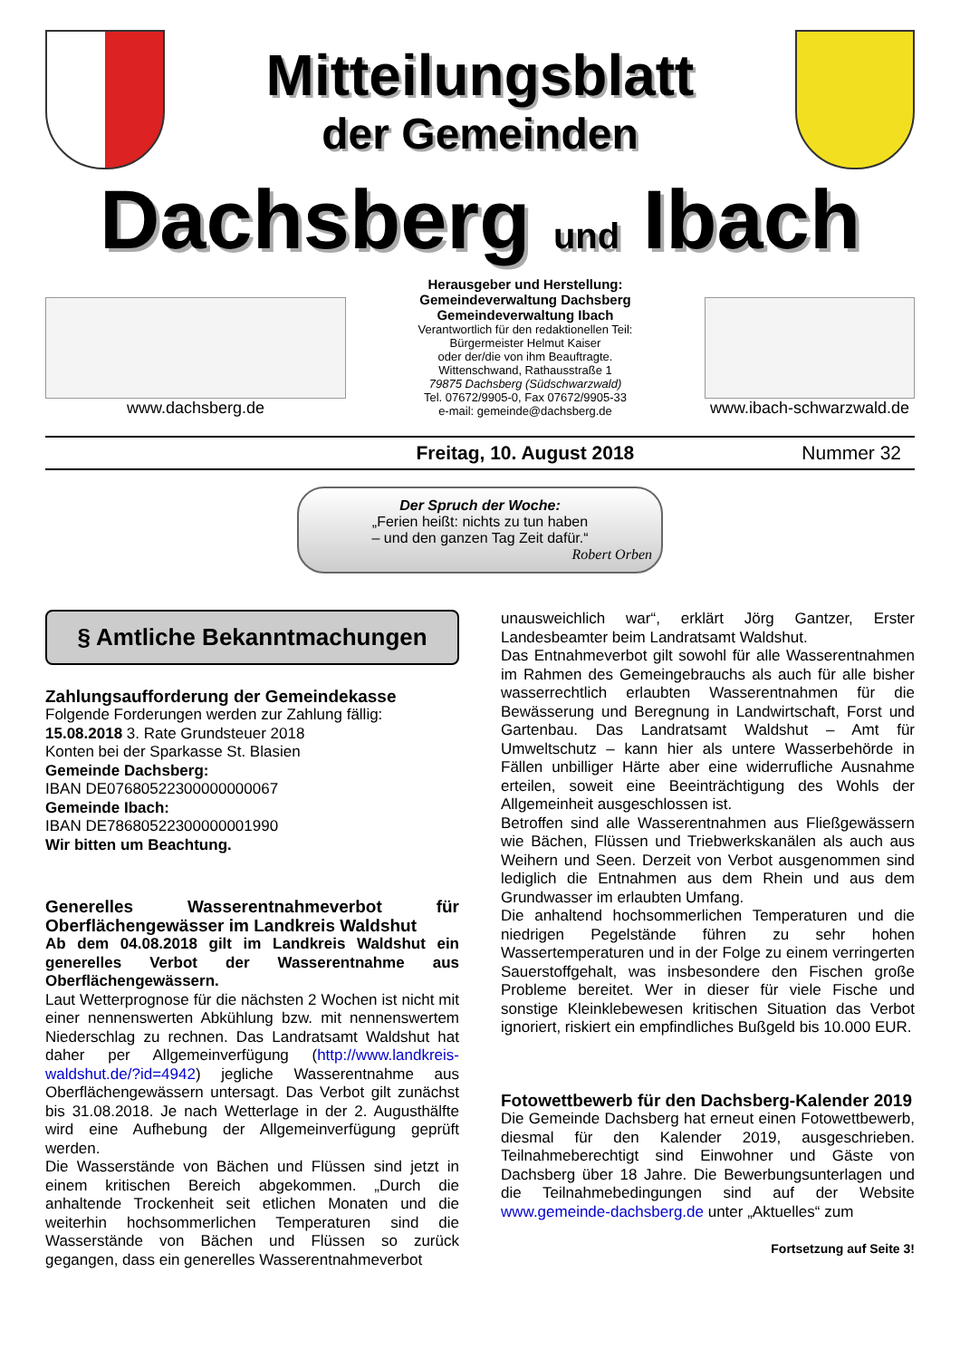Mitteilungsblatt
der Gemeinden
Dachsberg und Ibach
www.dachsberg.de
Herausgeber und Herstellung:
Gemeindeverwaltung Dachsberg
Gemeindeverwaltung Ibach
Verantwortlich für den redaktionellen Teil:
Bürgermeister Helmut Kaiser
oder der/die von ihm Beauftragte.
Wittenschwand, Rathausstraße 1
79875 Dachsberg (Südschwarzwald)
Tel. 07672/9905-0, Fax 07672/9905-33
e-mail: gemeinde@dachsberg.de
www.ibach-schwarzwald.de
Freitag, 10. August 2018 Nummer 32
Der Spruch der Woche:
„Ferien heißt: nichts zu tun haben
– und den ganzen Tag Zeit dafür.“
Robert Orben
§ Amtliche Bekanntmachungen
Zahlungsaufforderung der Gemeindekasse
Folgende Forderungen werden zur Zahlung fällig:
15.08.2018 3. Rate Grundsteuer 2018
Konten bei der Sparkasse St. Blasien
Gemeinde Dachsberg:
IBAN DE07680522300000000067
Gemeinde Ibach:
IBAN DE78680522300000001990
Wir bitten um Beachtung.
Generelles Wasserentnahmeverbot für Oberflächengewässer im Landkreis Waldshut
Ab dem 04.08.2018 gilt im Landkreis Waldshut ein generelles Verbot der Wasserentnahme aus Oberflächengewässern.
Laut Wetterprognose für die nächsten 2 Wochen ist nicht mit einer nennenswerten Abkühlung bzw. mit nennenswertem Niederschlag zu rechnen. Das Landratsamt Waldshut hat daher per Allgemeinverfügung (http://www.landkreis-waldshut.de/?id=4942) jegliche Wasserentnahme aus Oberflächengewässern untersagt. Das Verbot gilt zunächst bis 31.08.2018. Je nach Wetterlage in der 2. Augusthälfte wird eine Aufhebung der Allgemeinverfügung geprüft werden.
Die Wasserstände von Bächen und Flüssen sind jetzt in einem kritischen Bereich abgekommen. „Durch die anhaltende Trockenheit seit etlichen Monaten und die weiterhin hochsommerlichen Temperaturen sind die Wasserstände von Bächen und Flüssen so zurück gegangen, dass ein generelles Wasserentnahmeverbot
unausweichlich war“, erklärt Jörg Gantzer, Erster Landesbeamter beim Landratsamt Waldshut.
Das Entnahmeverbot gilt sowohl für alle Wasserentnahmen im Rahmen des Gemeingebrauchs als auch für alle bisher wasserrechtlich erlaubten Wasserentnahmen für die Bewässerung und Beregnung in Landwirtschaft, Forst und Gartenbau. Das Landratsamt Waldshut – Amt für Umweltschutz – kann hier als untere Wasserbehörde in Fällen unbilliger Härte aber eine widerrufliche Ausnahme erteilen, soweit eine Beeinträchtigung des Wohls der Allgemeinheit ausgeschlossen ist.
Betroffen sind alle Wasserentnahmen aus Fließgewässern wie Bächen, Flüssen und Triebwerkskanälen als auch aus Weihern und Seen. Derzeit von Verbot ausgenommen sind lediglich die Entnahmen aus dem Rhein und aus dem Grundwasser im erlaubten Umfang.
Die anhaltend hochsommerlichen Temperaturen und die niedrigen Pegelstände führen zu sehr hohen Wassertemperaturen und in der Folge zu einem verringerten Sauerstoffgehalt, was insbesondere den Fischen große Probleme bereitet. Wer in dieser für viele Fische und sonstige Kleinklebewesen kritischen Situation das Verbot ignoriert, riskiert ein empfindliches Bußgeld bis 10.000 EUR.
Fotowettbewerb für den Dachsberg-Kalender 2019
Die Gemeinde Dachsberg hat erneut einen Fotowettbewerb, diesmal für den Kalender 2019, ausgeschrieben. Teilnahmeberechtigt sind Einwohner und Gäste von Dachsberg über 18 Jahre. Die Bewerbungsunterlagen und die Teilnahmebedingungen sind auf der Website www.gemeinde-dachsberg.de unter „Aktuelles“ zum
Fortsetzung auf Seite 3!